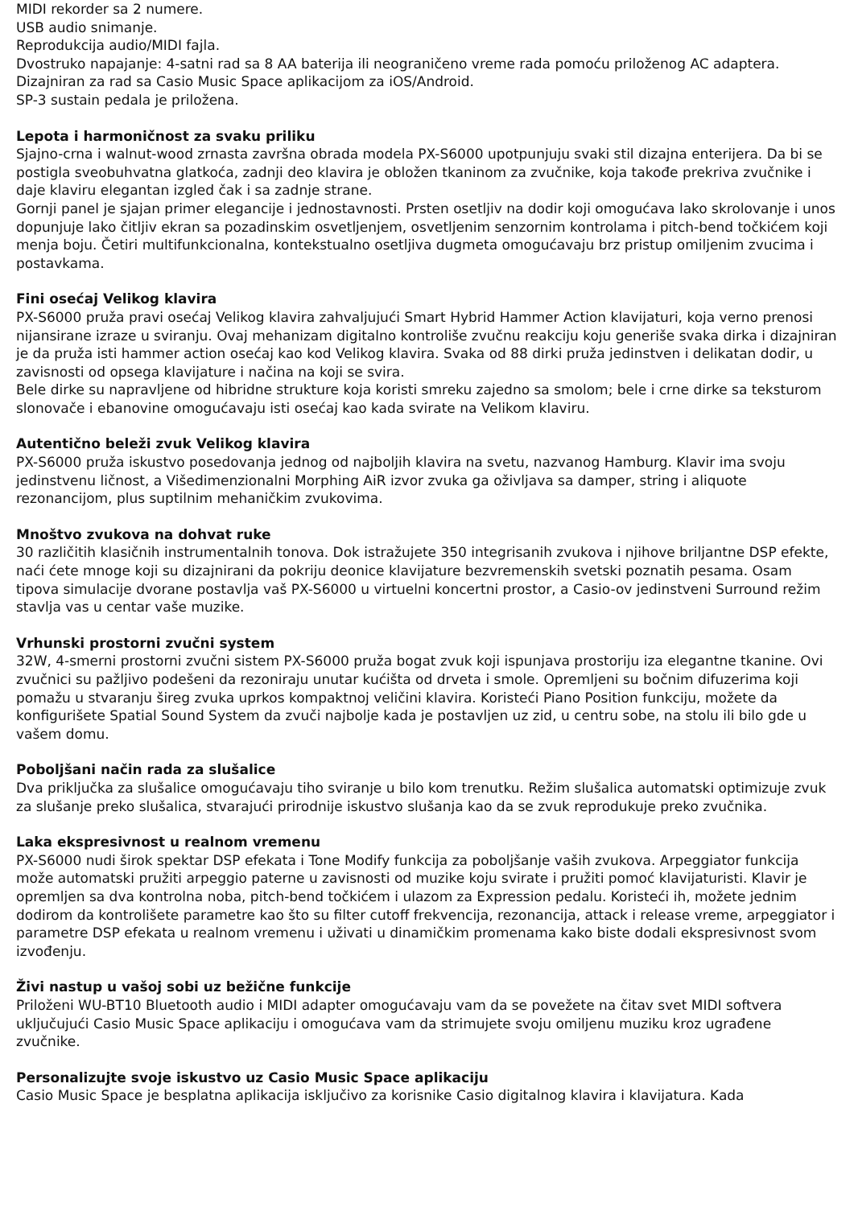MIDI rekorder sa 2 numere.
USB audio snimanje.
Reprodukcija audio/MIDI fajla.
Dvostruko napajanje: 4-satni rad sa 8 AA baterija ili neograničeno vreme rada pomoću priloženog AC adaptera.
Dizajniran za rad sa Casio Music Space aplikacijom za iOS/Android.
SP-3 sustain pedala je priložena.
Lepota i harmoničnost za svaku priliku
Sjajno-crna i walnut-wood zrnasta završna obrada modela PX-S6000 upotpunjuju svaki stil dizajna enterijera. Da bi se postigla sveobuhvatna glatkoća, zadnji deo klavira je obložen tkaninom za zvučnike, koja takođe prekriva zvučnike i daje klaviru elegantan izgled čak i sa zadnje strane.
Gornji panel je sjajan primer elegancije i jednostavnosti. Prsten osetljiv na dodir koji omogućava lako skrolovanje i unos dopunjuje lako čitljiv ekran sa pozadinskim osvetljenjem, osvetljenim senzornim kontrolama i pitch-bend točkićem koji menja boju. Četiri multifunkcionalna, kontekstualno osetljiva dugmeta omogućavaju brz pristup omiljenim zvucima i postavkama.
Fini osećaj Velikog klavira
PX-S6000 pruža pravi osećaj Velikog klavira zahvaljujući Smart Hybrid Hammer Action klavijaturi, koja verno prenosi nijansirane izraze u sviranju. Ovaj mehanizam digitalno kontroliše zvučnu reakciju koju generiše svaka dirka i dizajniran je da pruža isti hammer action osećaj kao kod Velikog klavira. Svaka od 88 dirki pruža jedinstven i delikatan dodir, u zavisnosti od opsega klavijature i načina na koji se svira.
Bele dirke su napravljene od hibridne strukture koja koristi smreku zajedno sa smolom; bele i crne dirke sa teksturom slonovače i ebanovine omogućavaju isti osećaj kao kada svirate na Velikom klaviru.
Autentično beleži zvuk Velikog klavira
PX-S6000 pruža iskustvo posedovanja jednog od najboljih klavira na svetu, nazvanog Hamburg. Klavir ima svoju jedinstvenu ličnost, a Višedimenzionalni Morphing AiR izvor zvuka ga oživljava sa damper, string i aliquote rezonancijom, plus suptilnim mehaničkim zvukovima.
Mnoštvo zvukova na dohvat ruke
30 različitih klasičnih instrumentalnih tonova. Dok istražujete 350 integrisanih zvukova i njihove briljantne DSP efekte, naći ćete mnoge koji su dizajnirani da pokriju deonice klavijature bezvremenskih svetski poznatih pesama. Osam tipova simulacije dvorane postavlja vaš PX-S6000 u virtuelni koncertni prostor, a Casio-ov jedinstveni Surround režim stavlja vas u centar vaše muzike.
Vrhunski prostorni zvučni system
32W, 4-smerni prostorni zvučni sistem PX-S6000 pruža bogat zvuk koji ispunjava prostoriju iza elegantne tkanine. Ovi zvučnici su pažljivo podešeni da rezoniraju unutar kućišta od drveta i smole. Opremljeni su bočnim difuzerima koji pomažu u stvaranju šireg zvuka uprkos kompaktnoj veličini klavira. Koristeći Piano Position funkciju, možete da konfigurišete Spatial Sound System da zvuči najbolje kada je postavljen uz zid, u centru sobe, na stolu ili bilo gde u vašem domu.
Poboljšani način rada za slušalice
Dva priključka za slušalice omogućavaju tiho sviranje u bilo kom trenutku. Režim slušalica automatski optimizuje zvuk za slušanje preko slušalica, stvarajući prirodnije iskustvo slušanja kao da se zvuk reprodukuje preko zvučnika.
Laka ekspresivnost u realnom vremenu
PX-S6000 nudi širok spektar DSP efekata i Tone Modify funkcija za poboljšanje vaših zvukova. Arpeggiator funkcija može automatski pružiti arpeggio paterne u zavisnosti od muzike koju svirate i pružiti pomoć klavijaturisti. Klavir je opremljen sa dva kontrolna noba, pitch-bend točkićem i ulazom za Expression pedalu. Koristeći ih, možete jednim dodirom da kontrolišete parametre kao što su filter cutoff frekvencija, rezonancija, attack i release vreme, arpeggiator i parametre DSP efekata u realnom vremenu i uživati u dinamičkim promenama kako biste dodali ekspresivnost svom izvođenju.
Živi nastup u vašoj sobi uz bežične funkcije
Priloženi WU-BT10 Bluetooth audio i MIDI adapter omogućavaju vam da se povežete na čitav svet MIDI softvera uključujući Casio Music Space aplikaciju i omogućava vam da strimujete svoju omiljenu muziku kroz ugrađene zvučnike.
Personalizujte svoje iskustvo uz Casio Music Space aplikaciju
Casio Music Space je besplatna aplikacija isključivo za korisnike Casio digitalnog klavira i klavijatura. Kada